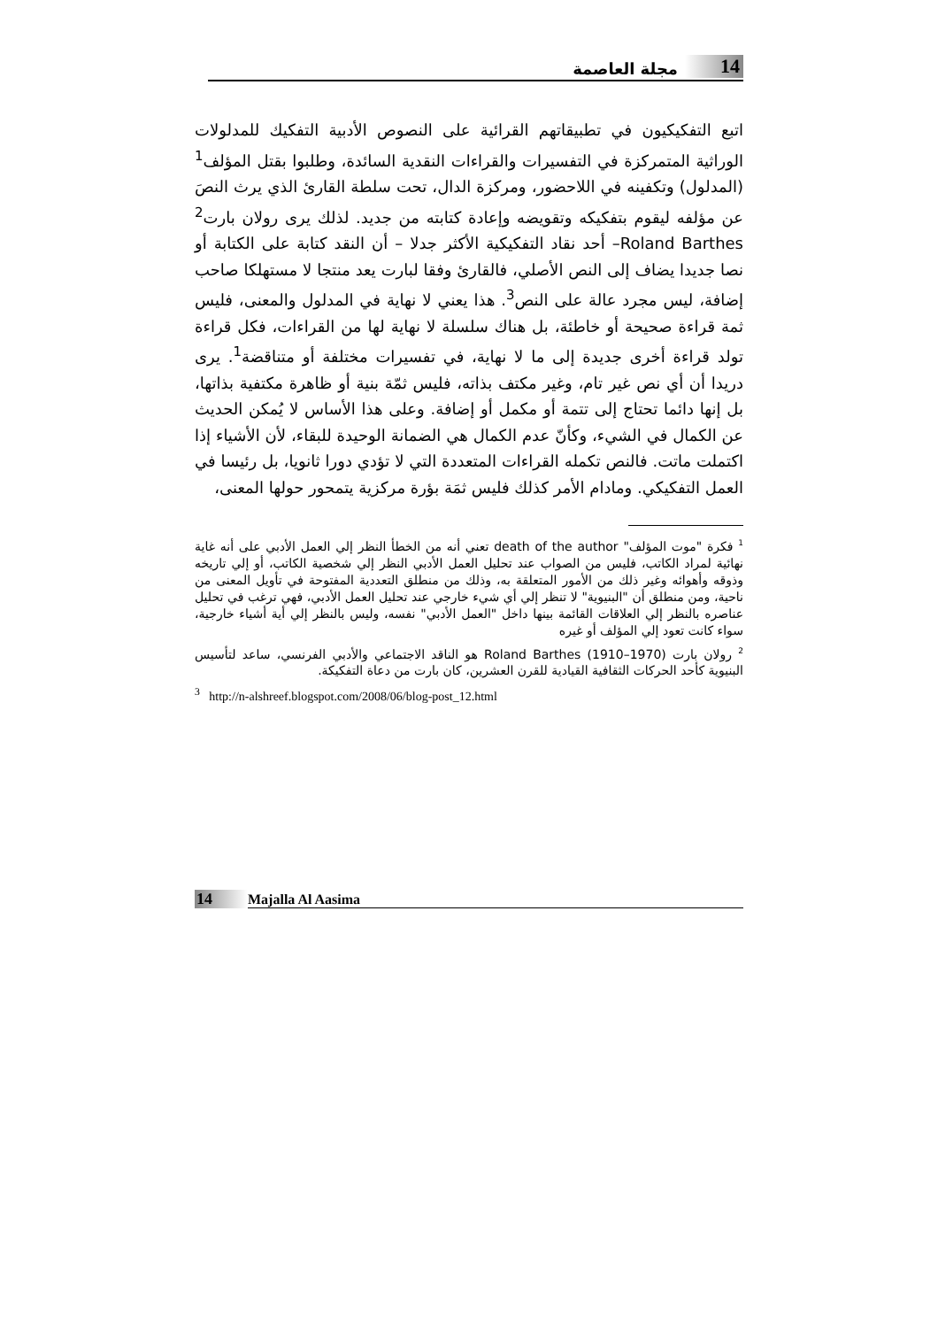14 مجلة العاصمة
اتبع التفكيكيون في تطبيقاتهم القرائية على النصوص الأدبية التفكيك للمدلولات الوراثية المتمركزة في التفسيرات والقراءات النقدية السائدة، وطلبوا بقتل المؤلف<sup>1</sup> (المدلول) وتكفينه في اللاحضور، ومركزة الدال، تحت سلطة القارئ الذي يرث النصَ عن مؤلفه ليقوم بتفكيكه وتقويضه وإعادة كتابته من جديد. لذلك يرى رولان بارت<sup>2</sup> Roland Barthes– أحد نقاد التفكيكية الأكثر جدلا – أن النقد كتابة على الكتابة أو نصا جديدا يضاف إلى النص الأصلي، فالقارئ وفقا لبارت يعد منتجا لا مستهلكا صاحب إضافة، ليس مجرد عالة على النص<sup>3</sup>. هذا يعني لا نهاية في المدلول والمعنى، فليس ثمة قراءة صحيحة أو خاطئة، بل هناك سلسلة لا نهاية لها من القراءات، فكل قراءة تولد قراءة أخرى جديدة إلى ما لا نهاية، في تفسيرات مختلفة أو متناقضة<sup>1</sup>. يرى دريدا أن أي نص غير تام، وغير مكتف بذاته، فليس ثمّة بنية أو ظاهرة مكتفية بذاتها، بل إنها دائما تحتاج إلى تتمة أو مكمل أو إضافة. وعلى هذا الأساس لا يُمكن الحديث عن الكمال في الشيء، وكأنّ عدم الكمال هي الضمانة الوحيدة للبقاء، لأن الأشياء إذا اكتملت ماتت. فالنص تكمله القراءات المتعددة التي لا تؤدي دورا ثانويا، بل رئيسا في العمل التفكيكي. ومادام الأمر كذلك فليس ثمَة بؤرة مركزية يتمحور حولها المعنى،
<sup>1</sup> فكرة "موت المؤلف" death of the author تعني أنه من الخطأ النظر إلي العمل الأدبي على أنه غاية نهائية لمراد الكاتب، فليس من الصواب عند تحليل العمل الأدبي النظر إلي شخصية الكاتب، أو إلي تاريخه وذوقه وأهوائه وغير ذلك من الأمور المتعلقة به، وذلك من منطلق التعددية المفتوحة في تأويل المعنى من ناحية، ومن منطلق أن "البنيوية" لا تنظر إلي أي شيء خارجي عند تحليل العمل الأدبي، فهي ترغب في تحليل عناصره بالنظر إلي العلاقات القائمة بينها داخل "العمل الأدبي" نفسه، وليس بالنظر إلي أية أشياء خارجية، سواء كانت تعود إلي المؤلف أو غيره
<sup>2</sup> رولان بارت Roland Barthes (1910–1970) هو الناقد الاجتماعي والأدبي الفرنسي، ساعد لتأسيس البنيوية كأحد الحركات الثقافية القيادية للقرن العشرين، كان بارت من دعاة التفكيكة.
<sup>3</sup> http://n-alshreef.blogspot.com/2008/06/blog-post_12.html
14 Majalla Al Aasima